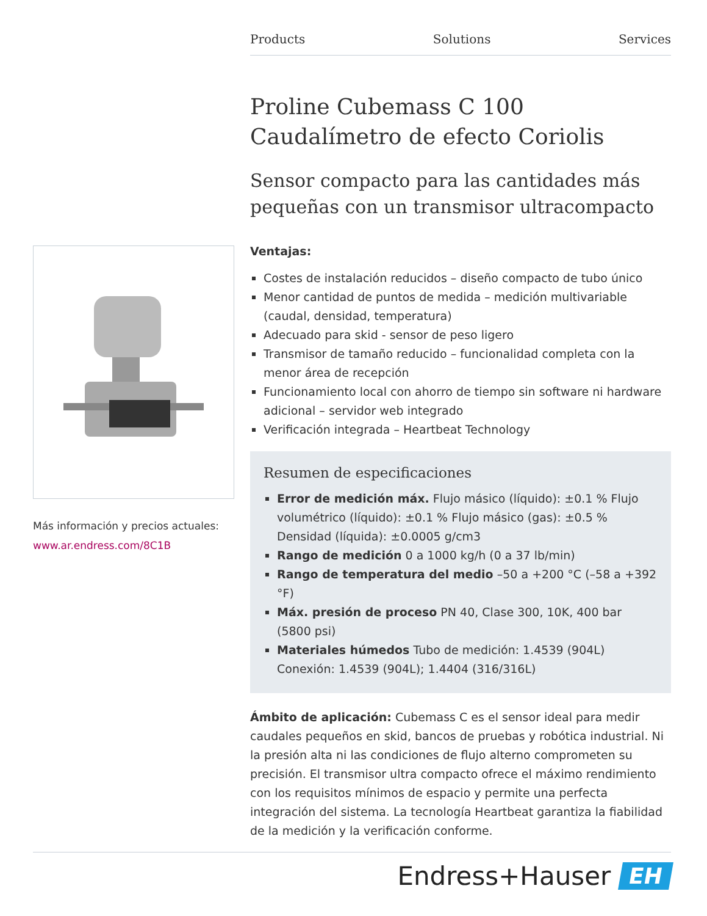Products Solutions Services
Proline Cubemass C 100
Caudalímetro de efecto Coriolis
Sensor compacto para las cantidades más pequeñas con un transmisor ultracompacto
Ventajas:
Costes de instalación reducidos – diseño compacto de tubo único
Menor cantidad de puntos de medida – medición multivariable (caudal, densidad, temperatura)
Adecuado para skid - sensor de peso ligero
Transmisor de tamaño reducido – funcionalidad completa con la menor área de recepción
Funcionamiento local con ahorro de tiempo sin software ni hardware adicional – servidor web integrado
Verificación integrada – Heartbeat Technology
Resumen de especificaciones
Error de medición máx. Flujo másico (líquido): ±0.1 % Flujo volumétrico (líquido): ±0.1 % Flujo másico (gas): ±0.5 % Densidad (líquida): ±0.0005 g/cm3
Rango de medición 0 a 1000 kg/h (0 a 37 lb/min)
Rango de temperatura del medio –50 a +200 °C (–58 a +392 °F)
Máx. presión de proceso PN 40, Clase 300, 10K, 400 bar (5800 psi)
Materiales húmedos Tubo de medición: 1.4539 (904L) Conexión: 1.4539 (904L); 1.4404 (316/316L)
Ámbito de aplicación: Cubemass C es el sensor ideal para medir caudales pequeños en skid, bancos de pruebas y robótica industrial. Ni la presión alta ni las condiciones de flujo alterno comprometen su precisión. El transmisor ultra compacto ofrece el máximo rendimiento con los requisitos mínimos de espacio y permite una perfecta integración del sistema. La tecnología Heartbeat garantiza la fiabilidad de la medición y la verificación conforme.
Más información y precios actuales:
www.ar.endress.com/8C1B
Endress+Hauser EH